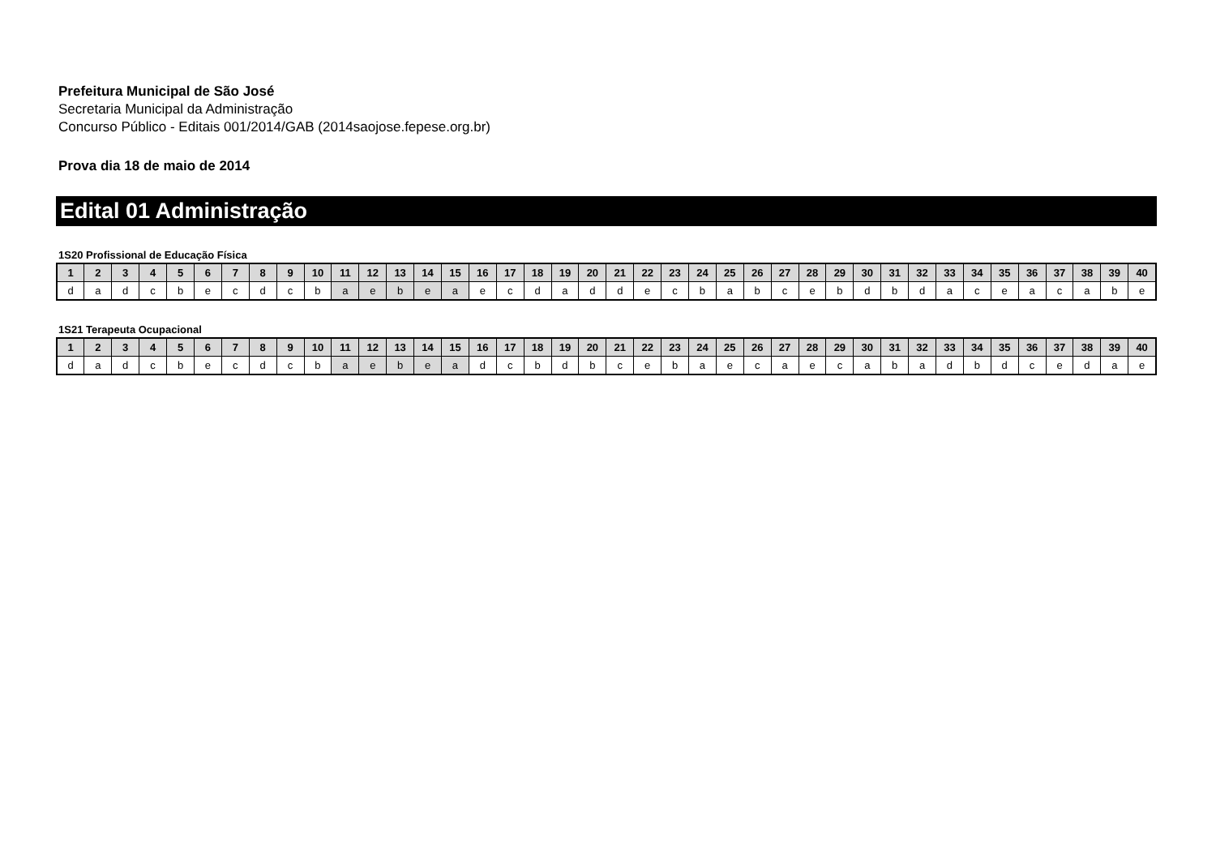Prefeitura Municipal de São José
Secretaria Municipal da Administração
Concurso Público - Editais 001/2014/GAB (2014saojose.fepese.org.br)
Prova dia 18 de maio de 2014
Edital 01 Administração
1S20 Profissional de Educação Física
| 1 | 2 | 3 | 4 | 5 | 6 | 7 | 8 | 9 | 10 | 11 | 12 | 13 | 14 | 15 | 16 | 17 | 18 | 19 | 20 | 21 | 22 | 23 | 24 | 25 | 26 | 27 | 28 | 29 | 30 | 31 | 32 | 33 | 34 | 35 | 36 | 37 | 38 | 39 | 40 |
| --- | --- | --- | --- | --- | --- | --- | --- | --- | --- | --- | --- | --- | --- | --- | --- | --- | --- | --- | --- | --- | --- | --- | --- | --- | --- | --- | --- | --- | --- | --- | --- | --- | --- | --- | --- | --- | --- | --- | --- |
| d | a | d | c | b | e | c | d | c | b | a | e | b | e | a | e | c | d | a | d | d | e | c | b | a | b | c | e | b | d | b | d | a | c | e | a | c | a | b | e |
1S21 Terapeuta Ocupacional
| 1 | 2 | 3 | 4 | 5 | 6 | 7 | 8 | 9 | 10 | 11 | 12 | 13 | 14 | 15 | 16 | 17 | 18 | 19 | 20 | 21 | 22 | 23 | 24 | 25 | 26 | 27 | 28 | 29 | 30 | 31 | 32 | 33 | 34 | 35 | 36 | 37 | 38 | 39 | 40 |
| --- | --- | --- | --- | --- | --- | --- | --- | --- | --- | --- | --- | --- | --- | --- | --- | --- | --- | --- | --- | --- | --- | --- | --- | --- | --- | --- | --- | --- | --- | --- | --- | --- | --- | --- | --- | --- | --- | --- | --- |
| d | a | d | c | b | e | c | d | c | b | a | e | b | e | a | d | c | b | d | b | c | e | b | a | e | c | a | e | c | a | b | a | d | b | d | c | e | d | a | e |